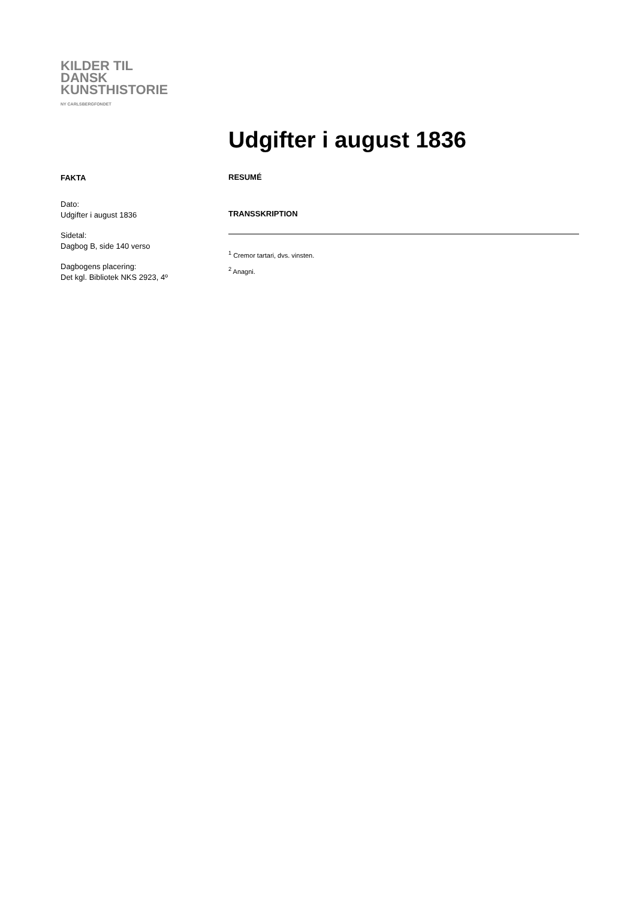KILDER TIL
DANSK
KUNSTHISTORIE
NY CARLSBERGFONDET
Udgifter i august 1836
FAKTA
Dato:
Udgifter i august 1836
Sidetal:
Dagbog B, side 140 verso
Dagbogens placering:
Det kgl. Bibliotek NKS 2923, 4º
RESUMÉ
TRANSSKRIPTION
<sup>1</sup> Cremor tartari, dvs. vinsten.
<sup>2</sup> Anagni.